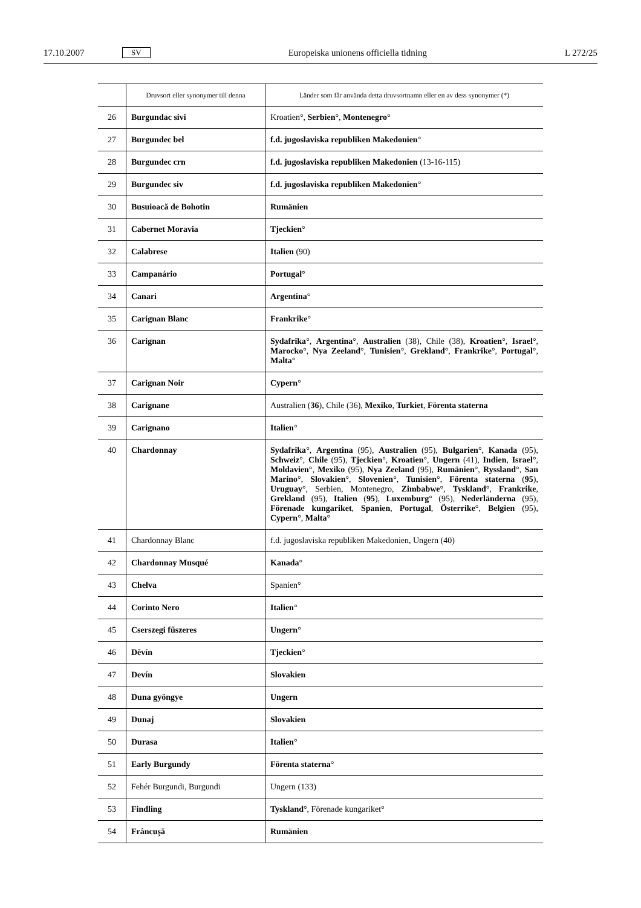17.10.2007 SV Europeiska unionens officiella tidning L 272/25
| | Druvsort eller synonymer till denna | Länder som får använda detta druvsortnamn eller en av dess synonymer (*) |
| --- | --- | --- |
| 26 | Burgundac sivi | Kroatien°, Serbien °, Montenegro ° |
| 27 | Burgundec bel | f.d. jugoslaviska republiken Makedonien ° |
| 28 | Burgundec crn | f.d. jugoslaviska republiken Makedonien (13-16-115) |
| 29 | Burgundec siv | f.d. jugoslaviska republiken Makedonien ° |
| 30 | Busuioacă de Bohotin | Rumänien |
| 31 | Cabernet Moravia | Tjeckien ° |
| 32 | Calabrese | Italien (90) |
| 33 | Campanário | Portugal ° |
| 34 | Canari | Argentina ° |
| 35 | Carignan Blanc | Frankrike ° |
| 36 | Carignan | Sydafrika °, Argentina °, Australien (38), Chile (38), Kroatien °, Israel °, Marocko °, Nya Zeeland °, Tunisien °, Grekland °, Frankrike °, Portugal °, Malta ° |
| 37 | Carignan Noir | Cypern ° |
| 38 | Carignane | Australien ( 36 ), Chile (36), Mexiko , Turkiet , Förenta staterna |
| 39 | Carignano | Italien ° |
| 40 | Chardonnay | Sydafrika °, Argentina (95), Australien (95), Bulgarien °, Kanada (95), Schweiz °, Chile (95), Tjeckien °, Kroatien °, Ungern (41), Indien , Israel °, Moldavien °, Mexiko (95), Nya Zeeland (95), Rumänien °, Ryssland °, San Marino °, Slovakien °, Slovenien °, Tunisien °, Förenta staterna ( 95 ), Uruguay °, Serbien, Montenegro, Zimbabwe °, Tyskland °, Frankrike , Grekland (95), Italien ( 95 ), Luxemburg ° (95), Nederländerna (95), Förenade kungariket , Spanien , Portugal , Österrike °, Belgien (95), Cypern °, Malta ° |
| 41 | Chardonnay Blanc | f.d. jugoslaviska republiken Makedonien, Ungern (40) |
| 42 | Chardonnay Musqué | Kanada ° |
| 43 | Chelva | Spanien° |
| 44 | Corinto Nero | Italien ° |
| 45 | Cserszegi fűszeres | Ungern ° |
| 46 | Děvín | Tjeckien ° |
| 47 | Devín | Slovakien |
| 48 | Duna gyöngye | Ungern |
| 49 | Dunaj | Slovakien |
| 50 | Durasa | Italien ° |
| 51 | Early Burgundy | Förenta staterna ° |
| 52 | Fehér Burgundi, Burgundi | Ungern (133) |
| 53 | Findling | Tyskland °, Förenade kungariket° |
| 54 | Frâncușă | Rumänien |